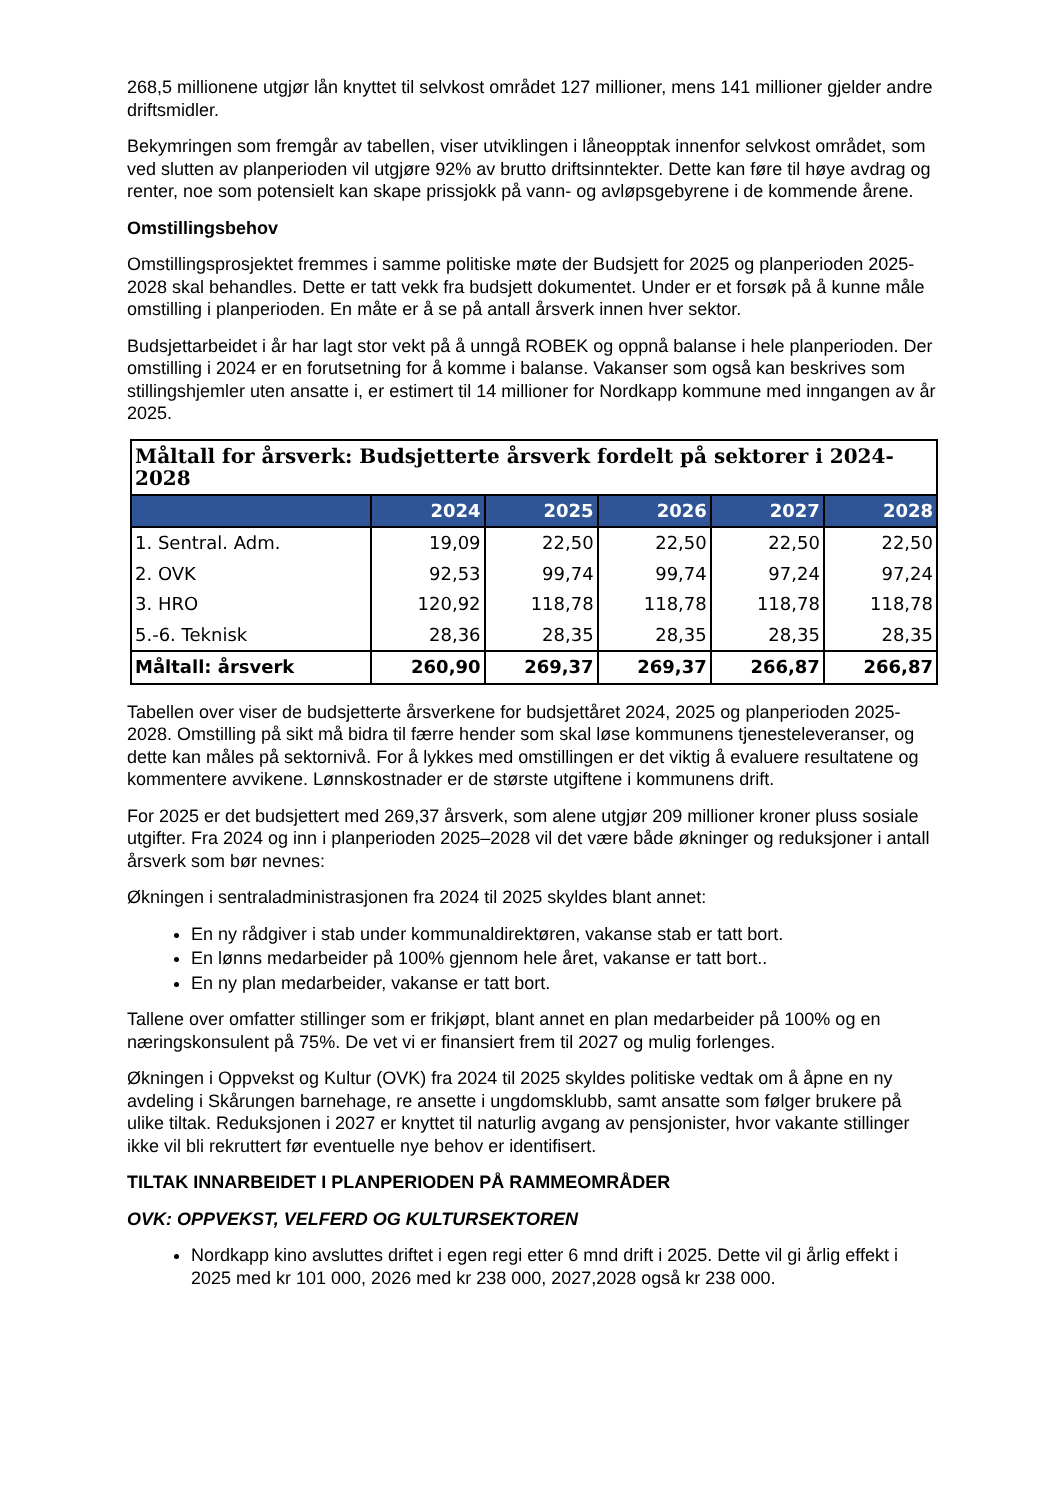268,5 millionene utgjør lån knyttet til selvkost området 127 millioner, mens 141 millioner gjelder andre driftsmidler.
Bekymringen som fremgår av tabellen, viser utviklingen i låneopptak innenfor selvkost området, som ved slutten av planperioden vil utgjøre 92% av brutto driftsinntekter. Dette kan føre til høye avdrag og renter, noe som potensielt kan skape prissjokk på vann- og avløpsgebyrene i de kommende årene.
Omstillingsbehov
Omstillingsprosjektet fremmes i samme politiske møte der Budsjett for 2025 og planperioden 2025-2028 skal behandles. Dette er tatt vekk fra budsjett dokumentet. Under er et forsøk på å kunne måle omstilling i planperioden. En måte er å se på antall årsverk innen hver sektor.
Budsjettarbeidet i år har lagt stor vekt på å unngå ROBEK og oppnå balanse i hele planperioden. Der omstilling i 2024 er en forutsetning for å komme i balanse. Vakanser som også kan beskrives som stillingshjemler uten ansatte i, er estimert til 14 millioner for Nordkapp kommune med inngangen av år 2025.
| Måltall for årsverk: Budsjetterte årsverk fordelt på sektorer i 2024-2028 | | | | | |
| --- | --- | --- | --- | --- | --- |
| | 2024 | 2025 | 2026 | 2027 | 2028 |
| 1. Sentral. Adm. | 19,09 | 22,50 | 22,50 | 22,50 | 22,50 |
| 2. OVK | 92,53 | 99,74 | 99,74 | 97,24 | 97,24 |
| 3. HRO | 120,92 | 118,78 | 118,78 | 118,78 | 118,78 |
| 5.-6. Teknisk | 28,36 | 28,35 | 28,35 | 28,35 | 28,35 |
| Måltall: årsverk | 260,90 | 269,37 | 269,37 | 266,87 | 266,87 |
Tabellen over viser de budsjetterte årsverkene for budsjettåret 2024, 2025 og planperioden 2025-2028. Omstilling på sikt må bidra til færre hender som skal løse kommunens tjenesteleveranser, og dette kan måles på sektornivå. For å lykkes med omstillingen er det viktig å evaluere resultatene og kommentere avvikene. Lønnskostnader er de største utgiftene i kommunens drift.
For 2025 er det budsjettert med 269,37 årsverk, som alene utgjør 209 millioner kroner pluss sosiale utgifter. Fra 2024 og inn i planperioden 2025–2028 vil det være både økninger og reduksjoner i antall årsverk som bør nevnes:
Økningen i sentraladministrasjonen fra 2024 til 2025 skyldes blant annet:
En ny rådgiver i stab under kommunaldirektøren, vakanse stab er tatt bort.
En lønns medarbeider på 100% gjennom hele året, vakanse er tatt bort..
En ny plan medarbeider, vakanse er tatt bort.
Tallene over omfatter stillinger som er frikjøpt, blant annet en plan medarbeider på 100% og en næringskonsulent på 75%. De vet vi er finansiert frem til 2027 og mulig forlenges.
Økningen i Oppvekst og Kultur (OVK) fra 2024 til 2025 skyldes politiske vedtak om å åpne en ny avdeling i Skårungen barnehage, re ansette i ungdomsklubb, samt ansatte som følger brukere på ulike tiltak. Reduksjonen i 2027 er knyttet til naturlig avgang av pensjonister, hvor vakante stillinger ikke vil bli rekruttert før eventuelle nye behov er identifisert.
TILTAK INNARBEIDET I PLANPERIODEN PÅ RAMMEOMRÅDER
OVK: OPPVEKST, VELFERD OG KULTURSEKTOREN
Nordkapp kino avsluttes driftet i egen regi etter 6 mnd drift i 2025. Dette vil gi årlig effekt i 2025 med kr 101 000, 2026 med kr 238 000, 2027,2028 også kr 238 000.